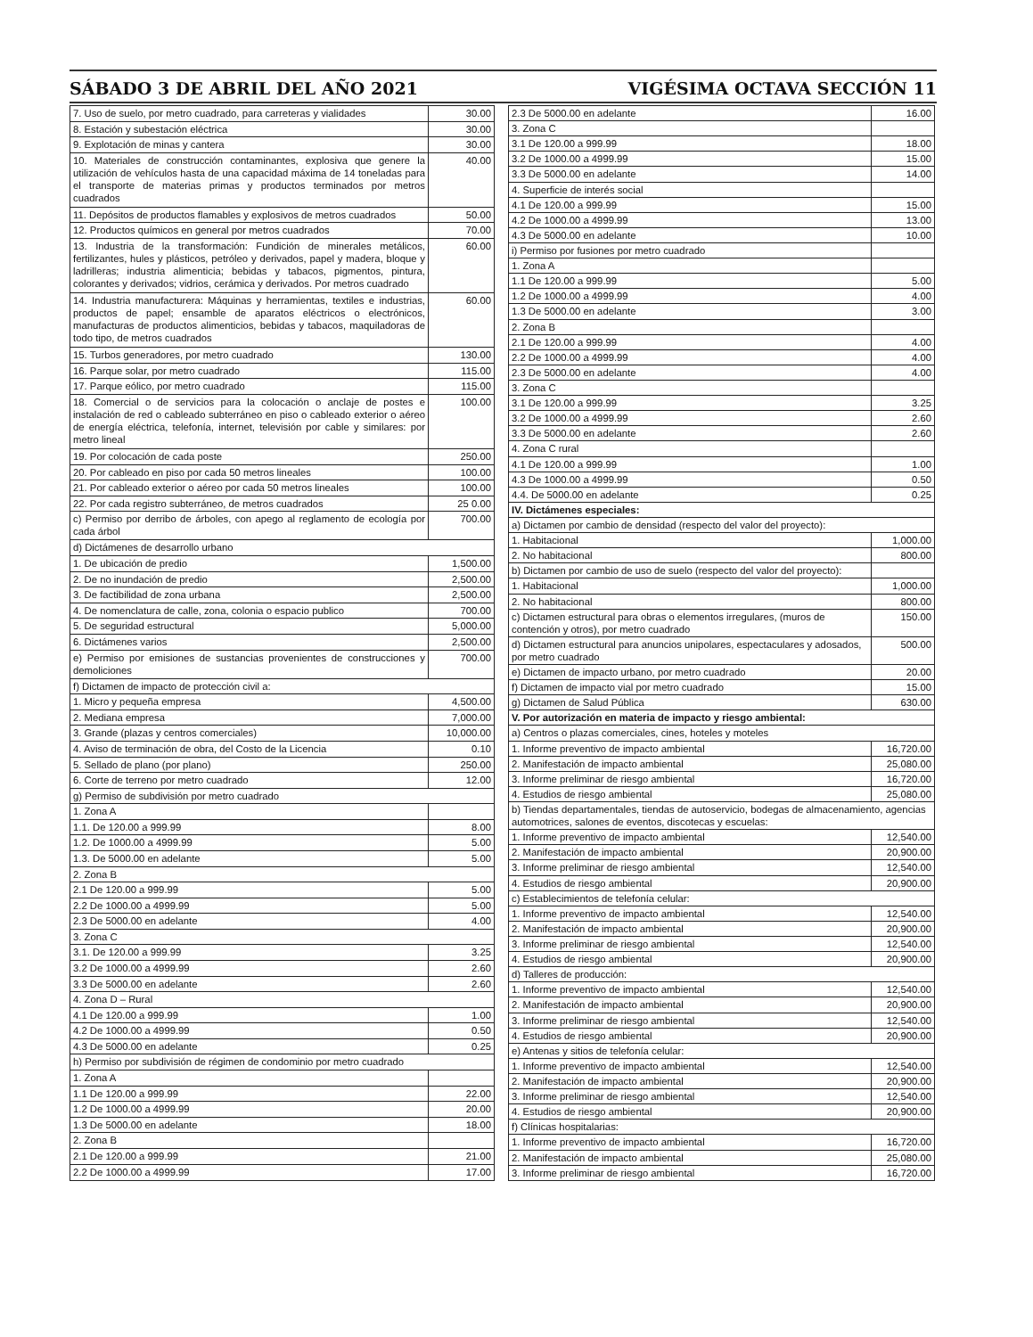SÁBADO 3 DE ABRIL DEL AÑO 2021 VIGÉSIMA OCTAVA SECCIÓN 11
| 7. Uso de suelo, por metro cuadrado, para carreteras y vialidades | 30.00 |
| 8. Estación y subestación eléctrica | 30.00 |
| 9. Explotación de minas y cantera | 30.00 |
| 10. Materiales de construcción contaminantes, explosiva que genere la utilización de vehículos hasta de una capacidad máxima de 14 toneladas para el transporte de materias primas y productos terminados por metros cuadrados | 40.00 |
| 11. Depósitos de productos flamables y explosivos de metros cuadrados | 50.00 |
| 12. Productos químicos en general por metros cuadrados | 70.00 |
| 13. Industria de la transformación: Fundición de minerales metálicos, fertilizantes, hules y plásticos, petróleo y derivados, papel y madera, bloque y ladrilleras; industria alimenticia; bebidas y tabacos, pigmentos, pintura, colorantes y derivados; vidrios, cerámica y derivados. Por metros cuadrado | 60.00 |
| 14. Industria manufacturera: Máquinas y herramientas, textiles e industrias, productos de papel; ensamble de aparatos eléctricos o electrónicos, manufacturas de productos alimenticios, bebidas y tabacos, maquiladoras de todo tipo, de metros cuadrados | 60.00 |
| 15. Turbos generadores, por metro cuadrado | 130.00 |
| 16. Parque solar, por metro cuadrado | 115.00 |
| 17. Parque eólico, por metro cuadrado | 115.00 |
| 18. Comercial o de servicios para la colocación o anclaje de postes e instalación de red o cableado subterráneo en piso o cableado exterior o aéreo de energía eléctrica, telefonía, internet, televisión por cable y similares: por metro lineal | 100.00 |
| 19. Por colocación de cada poste | 250.00 |
| 20. Por cableado en piso por cada 50 metros lineales | 100.00 |
| 21. Por cableado exterior o aéreo por cada 50 metros lineales | 100.00 |
| 22. Por cada registro subterráneo, de metros cuadrados | 25 0.00 |
| c) Permiso por derribo de árboles, con apego al reglamento de ecología por cada árbol | 700.00 |
| d) Dictámenes de desarrollo urbano | |
| 1. De ubicación de predio | 1,500.00 |
| 2. De no inundación de predio | 2,500.00 |
| 3. De factibilidad de zona urbana | 2,500.00 |
| 4. De nomenclatura de calle, zona, colonia o espacio publico | 700.00 |
| 5. De seguridad estructural | 5,000.00 |
| 6. Dictámenes varios | 2,500.00 |
| e) Permiso por emisiones de sustancias provenientes de construcciones y demoliciones | 700.00 |
| f) Dictamen de impacto de protección civil a: | |
| 1. Micro y pequeña empresa | 4,500.00 |
| 2. Mediana empresa | 7,000.00 |
| 3. Grande (plazas y centros comerciales) | 10,000.00 |
| 4. Aviso de terminación de obra, del Costo de la Licencia | 0.10 |
| 5. Sellado de plano (por plano) | 250.00 |
| 6. Corte de terreno por metro cuadrado | 12.00 |
| g) Permiso de subdivisión por metro cuadrado | |
| 1. Zona A | |
| 1.1. De 120.00 a 999.99 | 8.00 |
| 1.2. De 1000.00 a 4999.99 | 5.00 |
| 1.3. De 5000.00 en adelante | 5.00 |
| 2. Zona B | |
| 2.1 De 120.00 a 999.99 | 5.00 |
| 2.2 De 1000.00 a 4999.99 | 5.00 |
| 2.3 De 5000.00 en adelante | 4.00 |
| 3. Zona C | |
| 3.1. De 120.00 a 999.99 | 3.25 |
| 3.2 De 1000.00 a 4999.99 | 2.60 |
| 3.3 De 5000.00 en adelante | 2.60 |
| 4. Zona D – Rural | |
| 4.1 De 120.00 a 999.99 | 1.00 |
| 4.2 De 1000.00 a 4999.99 | 0.50 |
| 4.3 De 5000.00 en adelante | 0.25 |
| h) Permiso por subdivisión de régimen de condominio por metro cuadrado | |
| 1. Zona A | |
| 1.1 De 120.00 a 999.99 | 22.00 |
| 1.2 De 1000.00 a 4999.99 | 20.00 |
| 1.3 De 5000.00 en adelante | 18.00 |
| 2. Zona B | |
| 2.1 De 120.00 a 999.99 | 21.00 |
| 2.2 De 1000.00 a 4999.99 | 17.00 |
| 2.3 De 5000.00 en adelante | 16.00 |
| 3. Zona C | |
| 3.1 De 120.00 a 999.99 | 18.00 |
| 3.2 De 1000.00 a 4999.99 | 15.00 |
| 3.3 De 5000.00 en adelante | 14.00 |
| 4. Superficie de interés social | |
| 4.1 De 120.00 a 999.99 | 15.00 |
| 4.2 De 1000.00 a 4999.99 | 13.00 |
| 4.3 De 5000.00 en adelante | 10.00 |
| i) Permiso por fusiones por metro cuadrado | |
| 1. Zona A | |
| 1.1 De 120.00 a 999.99 | 5.00 |
| 1.2 De 1000.00 a 4999.99 | 4.00 |
| 1.3 De 5000.00 en adelante | 3.00 |
| 2. Zona B | |
| 2.1 De 120.00 a 999.99 | 4.00 |
| 2.2 De 1000.00 a 4999.99 | 4.00 |
| 2.3 De 5000.00 en adelante | 4.00 |
| 3. Zona C | |
| 3.1 De 120.00 a 999.99 | 3.25 |
| 3.2 De 1000.00 a 4999.99 | 2.60 |
| 3.3 De 5000.00 en adelante | 2.60 |
| 4. Zona C rural | |
| 4.1 De 120.00 a 999.99 | 1.00 |
| 4.3 De 1000.00 a 4999.99 | 0.50 |
| 4.4. De 5000.00 en adelante | 0.25 |
| IV. Dictámenes especiales: | |
| a) Dictamen por cambio de densidad (respecto del valor del proyecto): | |
| 1. Habitacional | 1,000.00 |
| 2. No habitacional | 800.00 |
| b) Dictamen por cambio de uso de suelo (respecto del valor del proyecto): | |
| 1. Habitacional | 1,000.00 |
| 2. No habitacional | 800.00 |
| c) Dictamen estructural para obras o elementos irregulares, (muros de contención y otros), por metro cuadrado | 150.00 |
| d) Dictamen estructural para anuncios unipolares, espectaculares y adosados, por metro cuadrado | 500.00 |
| e) Dictamen de impacto urbano, por metro cuadrado | 20.00 |
| f) Dictamen de impacto vial por metro cuadrado | 15.00 |
| g) Dictamen de Salud Pública | 630.00 |
| V. Por autorización en materia de impacto y riesgo ambiental: | |
| a) Centros o plazas comerciales, cines, hoteles y moteles | |
| 1. Informe preventivo de impacto ambiental | 16,720.00 |
| 2. Manifestación de impacto ambiental | 25,080.00 |
| 3. Informe preliminar de riesgo ambiental | 16,720.00 |
| 4. Estudios de riesgo ambiental | 25,080.00 |
| b) Tiendas departamentales, tiendas de autoservicio, bodegas de almacenamiento, agencias automotrices, salones de eventos, discotecas y escuelas: | |
| 1. Informe preventivo de impacto ambiental | 12,540.00 |
| 2. Manifestación de impacto ambiental | 20,900.00 |
| 3. Informe preliminar de riesgo ambiental | 12,540.00 |
| 4. Estudios de riesgo ambiental | 20,900.00 |
| c) Establecimientos de telefonía celular: | |
| 1. Informe preventivo de impacto ambiental | 12,540.00 |
| 2. Manifestación de impacto ambiental | 20,900.00 |
| 3. Informe preliminar de riesgo ambiental | 12,540.00 |
| 4. Estudios de riesgo ambiental | 20,900.00 |
| d) Talleres de producción: | |
| 1. Informe preventivo de impacto ambiental | 12,540.00 |
| 2. Manifestación de impacto ambiental | 20,900.00 |
| 3. Informe preliminar de riesgo ambiental | 12,540.00 |
| 4. Estudios de riesgo ambiental | 20,900.00 |
| e) Antenas y sitios de telefonía celular: | |
| 1. Informe preventivo de impacto ambiental | 12,540.00 |
| 2. Manifestación de impacto ambiental | 20,900.00 |
| 3. Informe preliminar de riesgo ambiental | 12,540.00 |
| 4. Estudios de riesgo ambiental | 20,900.00 |
| f) Clínicas hospitalarias: | |
| 1. Informe preventivo de impacto ambiental | 16,720.00 |
| 2. Manifestación de impacto ambiental | 25,080.00 |
| 3. Informe preliminar de riesgo ambiental | 16,720.00 |